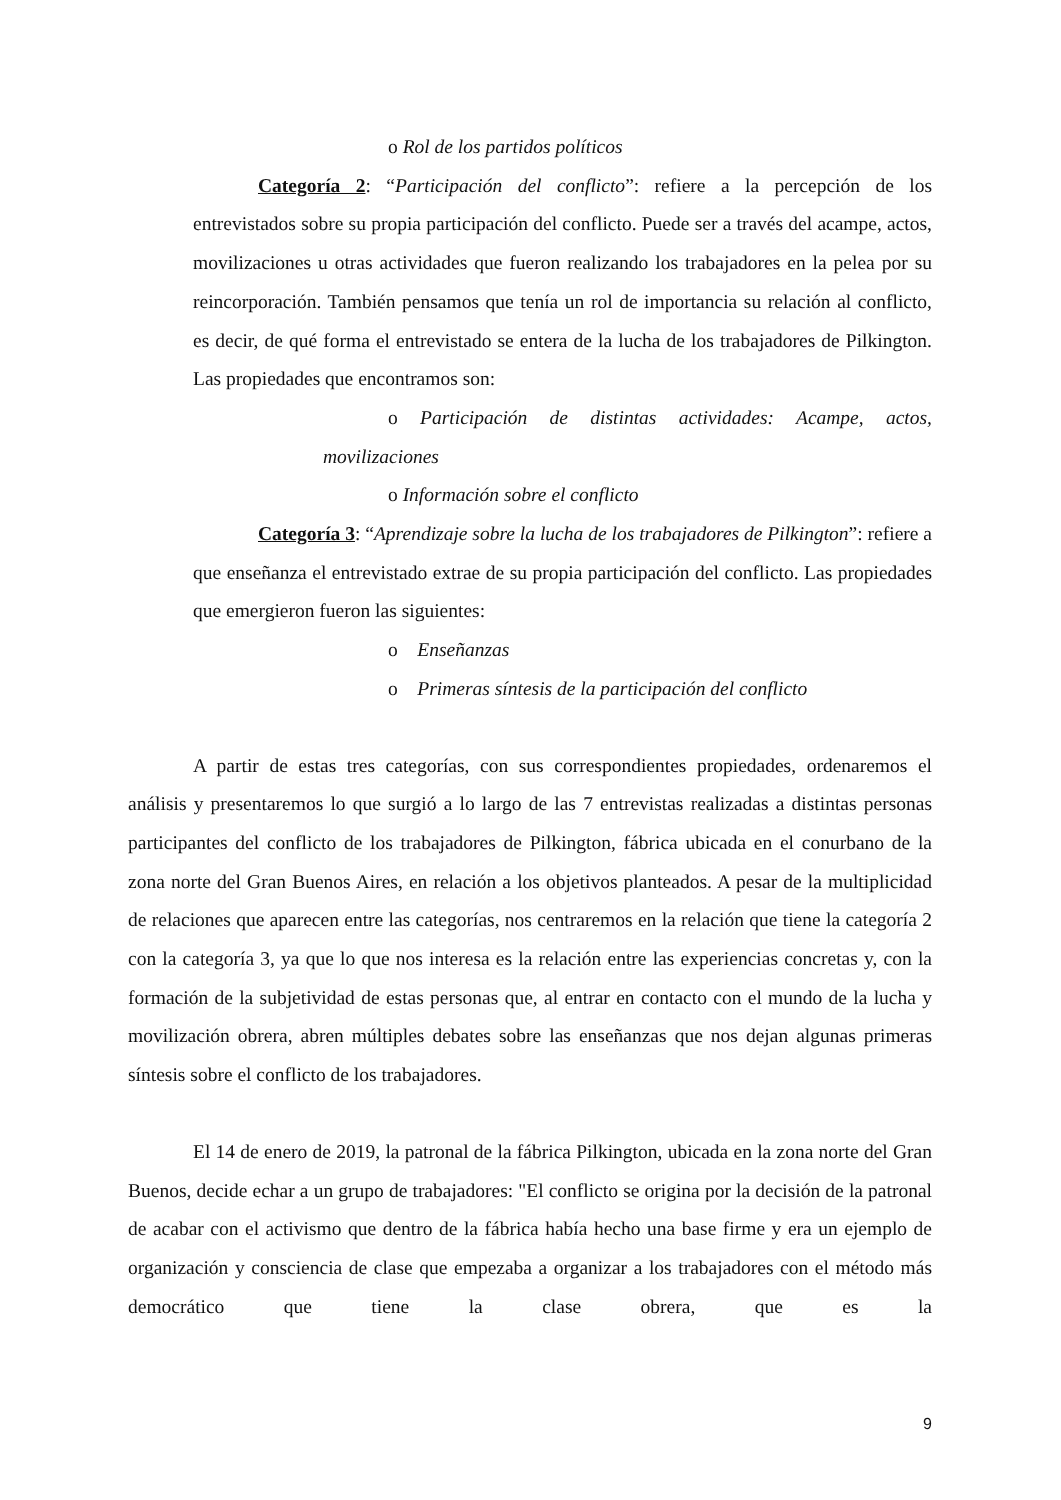o Rol de los partidos políticos
Categoría 2: “Participación del conflicto”: refiere a la percepción de los entrevistados sobre su propia participación del conflicto. Puede ser a través del acampe, actos, movilizaciones u otras actividades que fueron realizando los trabajadores en la pelea por su reincorporación. También pensamos que tenía un rol de importancia su relación al conflicto, es decir, de qué forma el entrevistado se entera de la lucha de los trabajadores de Pilkington. Las propiedades que encontramos son:
o Participación de distintas actividades: Acampe, actos, movilizaciones
o Información sobre el conflicto
Categoría 3: “Aprendizaje sobre la lucha de los trabajadores de Pilkington”: refiere a que enseñanza el entrevistado extrae de su propia participación del conflicto. Las propiedades que emergieron fueron las siguientes:
o Enseñanzas
o Primeras síntesis de la participación del conflicto
A partir de estas tres categorías, con sus correspondientes propiedades, ordenaremos el análisis y presentaremos lo que surgió a lo largo de las 7 entrevistas realizadas a distintas personas participantes del conflicto de los trabajadores de Pilkington, fábrica ubicada en el conurbano de la zona norte del Gran Buenos Aires, en relación a los objetivos planteados. A pesar de la multiplicidad de relaciones que aparecen entre las categorías, nos centraremos en la relación que tiene la categoría 2 con la categoría 3, ya que lo que nos interesa es la relación entre las experiencias concretas y, con la formación de la subjetividad de estas personas que, al entrar en contacto con el mundo de la lucha y movilización obrera, abren múltiples debates sobre las enseñanzas que nos dejan algunas primeras síntesis sobre el conflicto de los trabajadores.
El 14 de enero de 2019, la patronal de la fábrica Pilkington, ubicada en la zona norte del Gran Buenos, decide echar a un grupo de trabajadores: "El conflicto se origina por la decisión de la patronal de acabar con el activismo que dentro de la fábrica había hecho una base firme y era un ejemplo de organización y consciencia de clase que empezaba a organizar a los trabajadores con el método más democrático que tiene la clase obrera, que es la
9